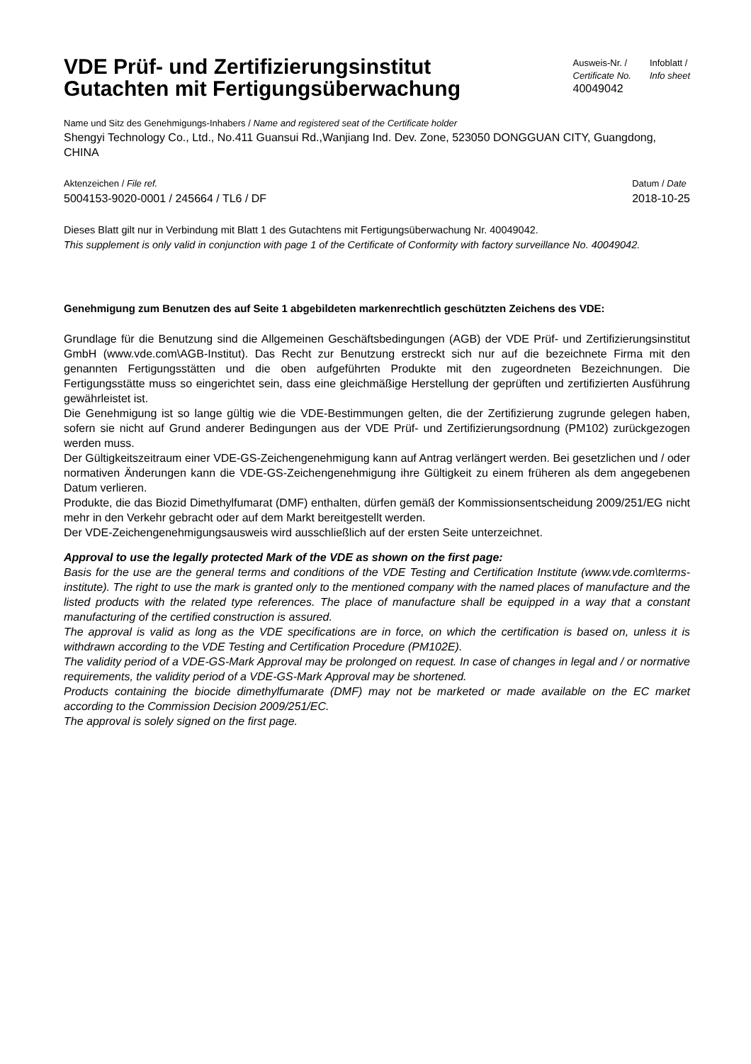VDE Prüf- und Zertifizierungsinstitut
Gutachten mit Fertigungsüberwachung
Ausweis-Nr. /
Certificate No.
40049042
Infoblatt /
Info sheet
Name und Sitz des Genehmigungs-Inhabers / Name and registered seat of the Certificate holder
Shengyi Technology Co., Ltd., No.411 Guansui Rd.,Wanjiang Ind. Dev. Zone, 523050 DONGGUAN CITY, Guangdong, CHINA
Aktenzeichen / File ref.
5004153-9020-0001 / 245664 / TL6 / DF
Datum / Date
2018-10-25
Dieses Blatt gilt nur in Verbindung mit Blatt 1 des Gutachtens mit Fertigungsüberwachung Nr. 40049042.
This supplement is only valid in conjunction with page 1 of the Certificate of Conformity with factory surveillance No. 40049042.
Genehmigung zum Benutzen des auf Seite 1 abgebildeten markenrechtlich geschützten Zeichens des VDE:
Grundlage für die Benutzung sind die Allgemeinen Geschäftsbedingungen (AGB) der VDE Prüf- und Zertifizierungsinstitut GmbH (www.vde.com\AGB-Institut). Das Recht zur Benutzung erstreckt sich nur auf die bezeichnete Firma mit den genannten Fertigungsstätten und die oben aufgeführten Produkte mit den zugeordneten Bezeichnungen. Die Fertigungsstätte muss so eingerichtet sein, dass eine gleichmäßige Herstellung der geprüften und zertifizierten Ausführung gewährleistet ist.
Die Genehmigung ist so lange gültig wie die VDE-Bestimmungen gelten, die der Zertifizierung zugrunde gelegen haben, sofern sie nicht auf Grund anderer Bedingungen aus der VDE Prüf- und Zertifizierungsordnung (PM102) zurückgezogen werden muss.
Der Gültigkeitszeitraum einer VDE-GS-Zeichengenehmigung kann auf Antrag verlängert werden. Bei gesetzlichen und / oder normativen Änderungen kann die VDE-GS-Zeichengenehmigung ihre Gültigkeit zu einem früheren als dem angegebenen Datum verlieren.
Produkte, die das Biozid Dimethylfumarat (DMF) enthalten, dürfen gemäß der Kommissionsentscheidung 2009/251/EG nicht mehr in den Verkehr gebracht oder auf dem Markt bereitgestellt werden.
Der VDE-Zeichengenehmigungsausweis wird ausschließlich auf der ersten Seite unterzeichnet.
Approval to use the legally protected Mark of the VDE as shown on the first page:
Basis for the use are the general terms and conditions of the VDE Testing and Certification Institute (www.vde.com\terms-institute). The right to use the mark is granted only to the mentioned company with the named places of manufacture and the listed products with the related type references. The place of manufacture shall be equipped in a way that a constant manufacturing of the certified construction is assured.
The approval is valid as long as the VDE specifications are in force, on which the certification is based on, unless it is withdrawn according to the VDE Testing and Certification Procedure (PM102E).
The validity period of a VDE-GS-Mark Approval may be prolonged on request. In case of changes in legal and / or normative requirements, the validity period of a VDE-GS-Mark Approval may be shortened.
Products containing the biocide dimethylfumarate (DMF) may not be marketed or made available on the EC market according to the Commission Decision 2009/251/EC.
The approval is solely signed on the first page.